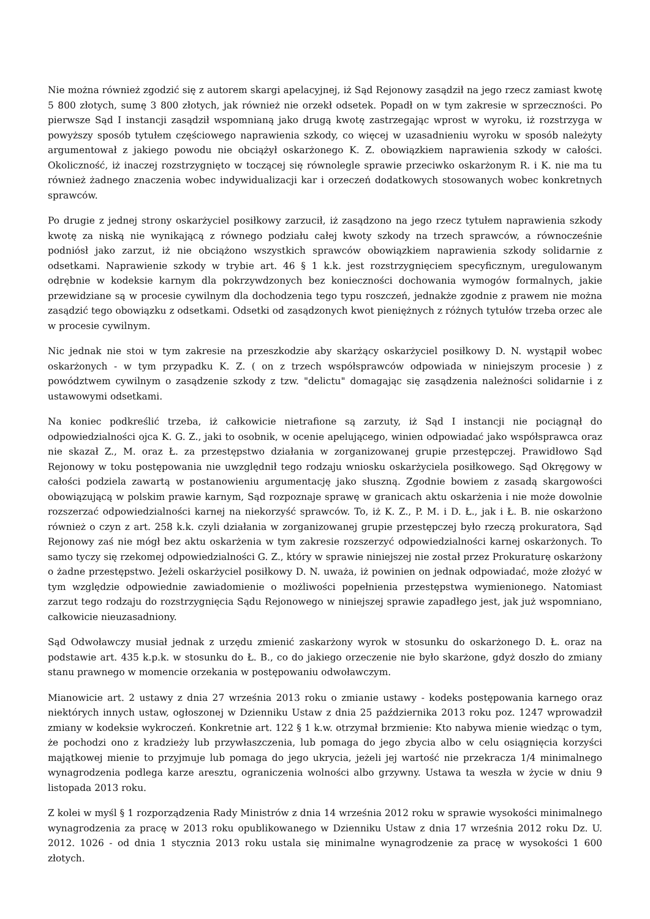Nie można również zgodzić się z autorem skargi apelacyjnej, iż Sąd Rejonowy zasądził na jego rzecz zamiast kwotę 5 800 złotych, sumę 3 800 złotych, jak również nie orzekł odsetek. Popadł on w tym zakresie w sprzeczności. Po pierwsze Sąd I instancji zasądził wspomnianą jako drugą kwotę zastrzegając wprost w wyroku, iż rozstrzyga w powyższy sposób tytułem częściowego naprawienia szkody, co więcej w uzasadnieniu wyroku w sposób należyty argumentował z jakiego powodu nie obciążył oskarżonego K. Z. obowiązkiem naprawienia szkody w całości. Okoliczność, iż inaczej rozstrzygnięto w toczącej się równolegle sprawie przeciwko oskarżonym R. i K. nie ma tu również żadnego znaczenia wobec indywidualizacji kar i orzeczeń dodatkowych stosowanych wobec konkretnych sprawców.
Po drugie z jednej strony oskarżyciel posiłkowy zarzucił, iż zasądzono na jego rzecz tytułem naprawienia szkody kwotę za niską nie wynikającą z równego podziału całej kwoty szkody na trzech sprawców, a równocześnie podniósł jako zarzut, iż nie obciążono wszystkich sprawców obowiązkiem naprawienia szkody solidarnie z odsetkami. Naprawienie szkody w trybie art. 46 § 1 k.k. jest rozstrzygnięciem specyficznym, uregulowanym odrębnie w kodeksie karnym dla pokrzywdzonych bez konieczności dochowania wymogów formalnych, jakie przewidziane są w procesie cywilnym dla dochodzenia tego typu roszczeń, jednakże zgodnie z prawem nie można zasądzić tego obowiązku z odsetkami. Odsetki od zasądzonych kwot pieniężnych z różnych tytułów trzeba orzec ale w procesie cywilnym.
Nic jednak nie stoi w tym zakresie na przeszkodzie aby skarżący oskarżyciel posiłkowy D. N. wystąpił wobec oskarżonych - w tym przypadku K. Z. ( on z trzech współsprawców odpowiada w niniejszym procesie ) z powództwem cywilnym o zasądzenie szkody z tzw. "delictu" domagając się zasądzenia należności solidarnie i z ustawowymi odsetkami.
Na koniec podkreślić trzeba, iż całkowicie nietrafione są zarzuty, iż Sąd I instancji nie pociągnął do odpowiedzialności ojca K. G. Z., jaki to osobnik, w ocenie apelującego, winien odpowiadać jako współsprawca oraz nie skazał Z., M. oraz Ł. za przestępstwo działania w zorganizowanej grupie przestępczej. Prawidłowo Sąd Rejonowy w toku postępowania nie uwzględnił tego rodzaju wniosku oskarżyciela posiłkowego. Sąd Okręgowy w całości podziela zawartą w postanowieniu argumentację jako słuszną. Zgodnie bowiem z zasadą skargowości obowiązującą w polskim prawie karnym, Sąd rozpoznaje sprawę w granicach aktu oskarżenia i nie może dowolnie rozszerzać odpowiedzialności karnej na niekorzyść sprawców. To, iż K. Z., P. M. i D. Ł., jak i Ł. B. nie oskarżono również o czyn z art. 258 k.k. czyli działania w zorganizowanej grupie przestępczej było rzeczą prokuratora, Sąd Rejonowy zaś nie mógł bez aktu oskarżenia w tym zakresie rozszerzyć odpowiedzialności karnej oskarżonych. To samo tyczy się rzekomej odpowiedzialności G. Z., który w sprawie niniejszej nie został przez Prokuraturę oskarżony o żadne przestępstwo. Jeżeli oskarżyciel posiłkowy D. N. uważa, iż powinien on jednak odpowiadać, może złożyć w tym względzie odpowiednie zawiadomienie o możliwości popełnienia przestępstwa wymienionego. Natomiast zarzut tego rodzaju do rozstrzygnięcia Sądu Rejonowego w niniejszej sprawie zapadłego jest, jak już wspomniano, całkowicie nieuzasadniony.
Sąd Odwoławczy musiał jednak z urzędu zmienić zaskarżony wyrok w stosunku do oskarżonego D. Ł. oraz na podstawie art. 435 k.p.k. w stosunku do Ł. B., co do jakiego orzeczenie nie było skarżone, gdyż doszło do zmiany stanu prawnego w momencie orzekania w postępowaniu odwoławczym.
Mianowicie art. 2 ustawy z dnia 27 września 2013 roku o zmianie ustawy - kodeks postępowania karnego oraz niektórych innych ustaw, ogłoszonej w Dzienniku Ustaw z dnia 25 października 2013 roku poz. 1247 wprowadził zmiany w kodeksie wykroczeń. Konkretnie art. 122 § 1 k.w. otrzymał brzmienie: Kto nabywa mienie wiedząc o tym, że pochodzi ono z kradzieży lub przywłaszczenia, lub pomaga do jego zbycia albo w celu osiągnięcia korzyści majątkowej mienie to przyjmuje lub pomaga do jego ukrycia, jeżeli jej wartość nie przekracza 1/4 minimalnego wynagrodzenia podlega karze aresztu, ograniczenia wolności albo grzywny. Ustawa ta weszła w życie w dniu 9 listopada 2013 roku.
Z kolei w myśl § 1 rozporządzenia Rady Ministrów z dnia 14 września 2012 roku w sprawie wysokości minimalnego wynagrodzenia za pracę w 2013 roku opublikowanego w Dzienniku Ustaw z dnia 17 września 2012 roku Dz. U. 2012. 1026 - od dnia 1 stycznia 2013 roku ustala się minimalne wynagrodzenie za pracę w wysokości 1 600 złotych.